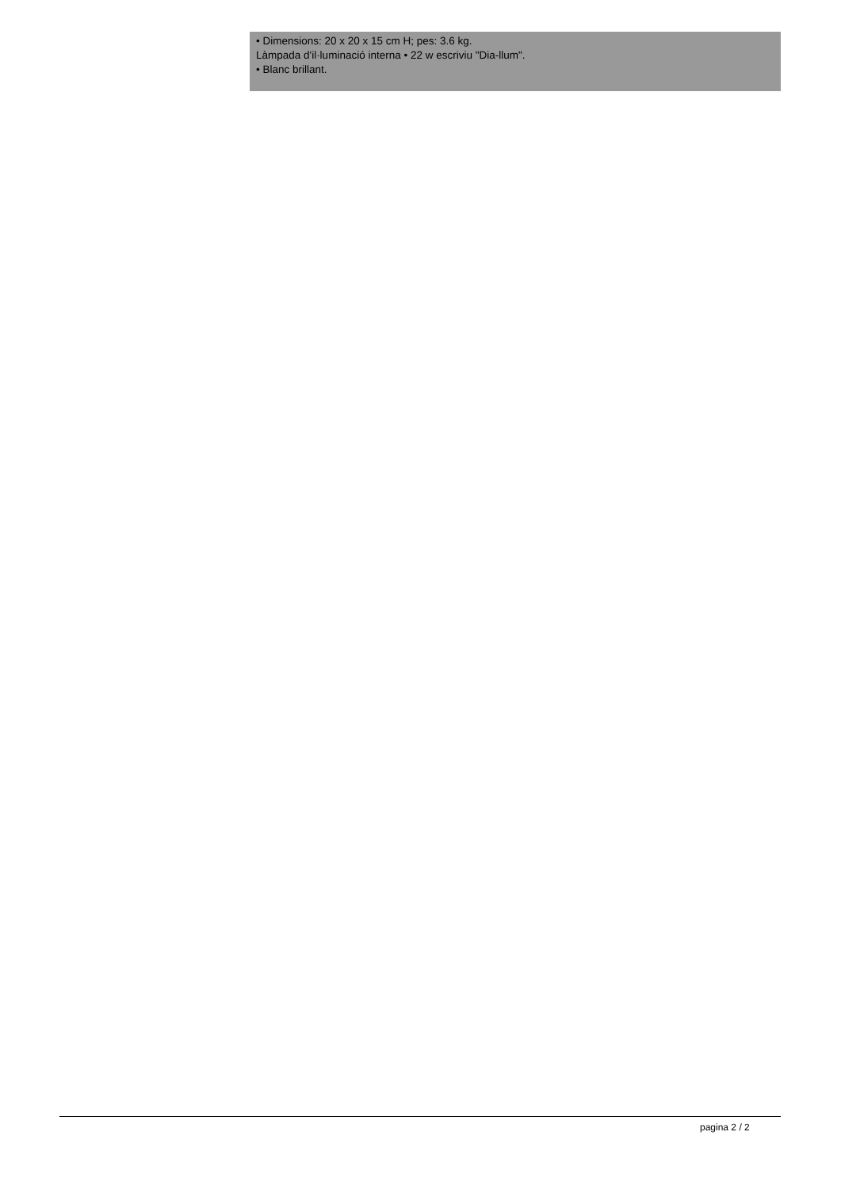• Dimensions: 20 x 20 x 15 cm H; pes: 3.6 kg.
Làmpada d'il·luminació interna • 22 w escriviu "Dia-llum".
• Blanc brillant.
pagina 2 / 2